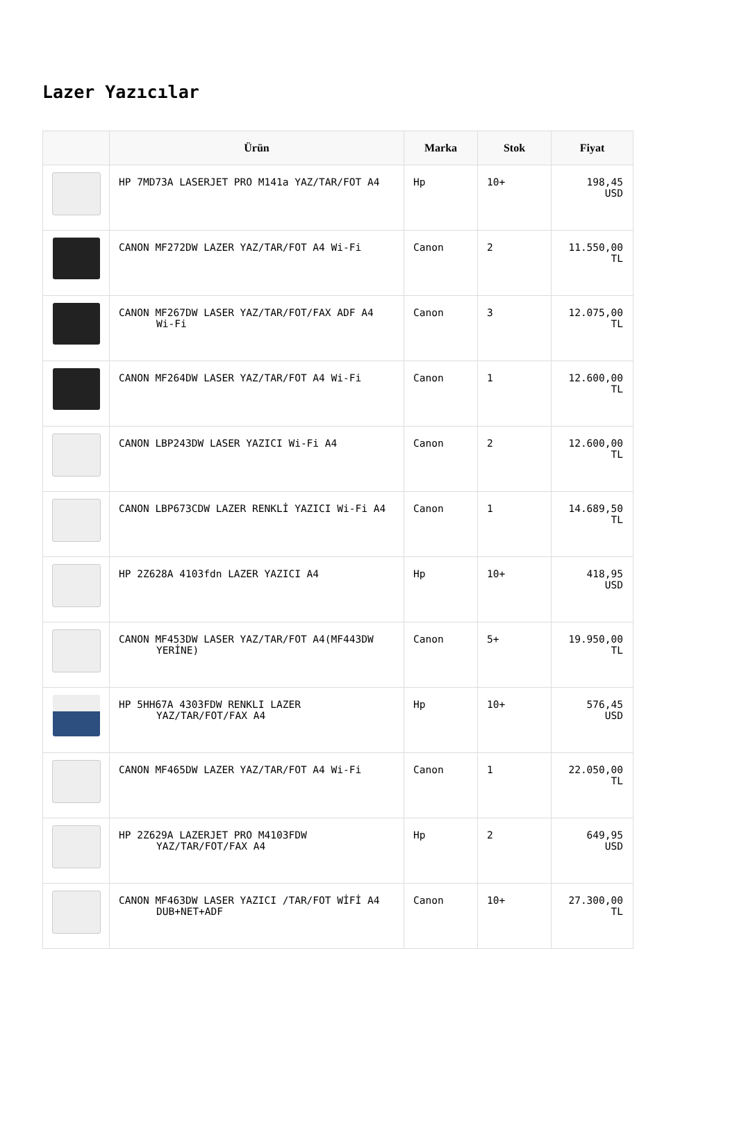Lazer Yazıcılar
| | Ürün | Marka | Stok | Fiyat |
| --- | --- | --- | --- | --- |
| | HP 7MD73A LASERJET PRO M141a YAZ/TAR/FOT A4 | Hp | 10+ | 198,45 USD |
| | CANON MF272DW LAZER YAZ/TAR/FOT A4 Wi-Fi | Canon | 2 | 11.550,00 TL |
| | CANON MF267DW LASER YAZ/TAR/FOT/FAX ADF A4 Wi-Fi | Canon | 3 | 12.075,00 TL |
| | CANON MF264DW LASER YAZ/TAR/FOT A4 Wi-Fi | Canon | 1 | 12.600,00 TL |
| | CANON LBP243DW LASER YAZICI Wi-Fi A4 | Canon | 2 | 12.600,00 TL |
| | CANON LBP673CDW LAZER RENKLİ YAZICI Wi-Fi A4 | Canon | 1 | 14.689,50 TL |
| | HP 2Z628A 4103fdn LAZER YAZICI A4 | Hp | 10+ | 418,95 USD |
| | CANON MF453DW LASER YAZ/TAR/FOT A4(MF443DW YERİNE) | Canon | 5+ | 19.950,00 TL |
| | HP 5HH67A 4303FDW RENKLI LAZER YAZ/TAR/FOT/FAX A4 | Hp | 10+ | 576,45 USD |
| | CANON MF465DW LAZER YAZ/TAR/FOT A4 Wi-Fi | Canon | 1 | 22.050,00 TL |
| | HP 2Z629A LAZERJET PRO M4103FDW YAZ/TAR/FOT/FAX A4 | Hp | 2 | 649,95 USD |
| | CANON MF463DW LASER YAZICI /TAR/FOT WİFİ A4 DUB+NET+ADF | Canon | 10+ | 27.300,00 TL |